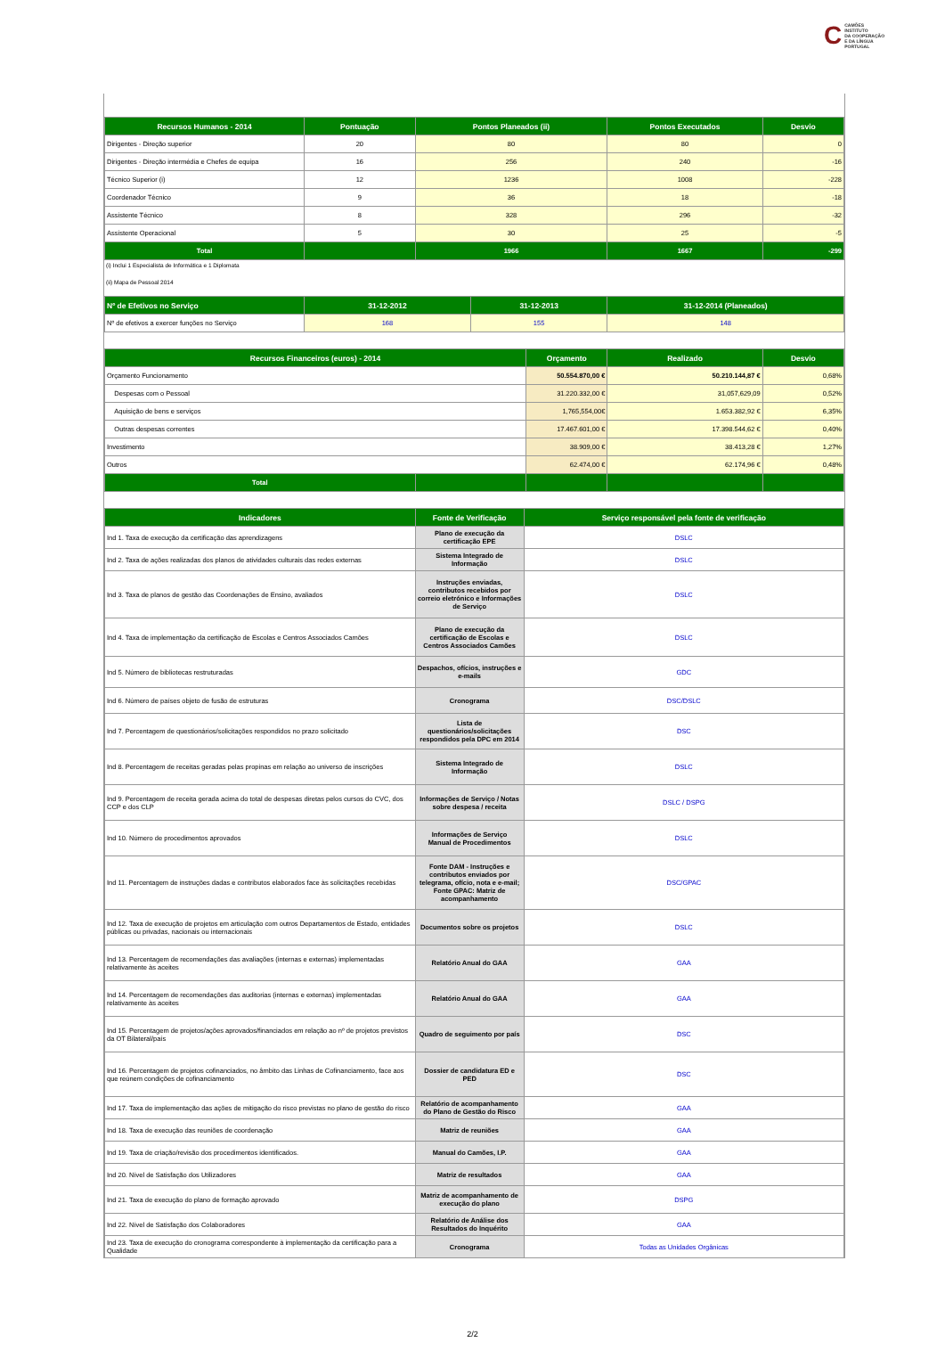CCAMÕES
INSTITUTO
DA COOPERAÇÃO
E DA LÍNGUA
PORTUGAL
| Recursos Humanos - 2014 | Pontuação | Pontos Planeados (ii) | Pontos Executados | Desvio |
| --- | --- | --- | --- | --- |
| Dirigentes - Direção superior | 20 | 80 | 80 | 0 |
| Dirigentes - Direção intermédia e Chefes de equipa | 16 | 256 | 240 | -16 |
| Técnico Superior (i) | 12 | 1236 | 1008 | -228 |
| Coordenador Técnico | 9 | 36 | 18 | -18 |
| Assistente Técnico | 8 | 328 | 296 | -32 |
| Assistente Operacional | 5 | 30 | 25 | -5 |
| Total | | 1966 | 1667 | -299 |
(i) Inclui 1 Especialista de Informática e 1 Diplomata
(ii) Mapa de Pessoal 2014
| Nº de Efetivos no Serviço | 31-12-2012 | 31-12-2013 | 31-12-2014 (Planeados) |
| --- | --- | --- | --- |
| Nº de efetivos a exercer funções no Serviço | 168 | 155 | 148 |
| Recursos Financeiros (euros) - 2014 | | Orçamento | Realizado | Desvio |
| --- | --- | --- | --- | --- |
| Orçamento Funcionamento | | 50.554.870,00 € | 50.210.144,87 € | 0,68% |
| Despesas com o Pessoal | | 31.220.332,00 € | 31,057,629,09 | 0,52% |
| Aquisição de bens e serviços | | 1,765,554,00€ | 1.653.382,92 € | 6,35% |
| Outras despesas correntes | | 17.467.601,00 € | 17.398.544,62 € | 0,40% |
| Investimento | | 38.909,00 € | 38.413,28 € | 1,27% |
| Outros | | 62.474,00 € | 62.174,96 € | 0,48% |
| Total | | | | |
| Indicadores | Fonte de Verificação | Serviço responsável pela fonte de verificação |
| --- | --- | --- |
| Ind 1. Taxa de execução da certificação das aprendizagens | Plano de execução da certificação EPE | DSLC |
| Ind 2. Taxa de ações realizadas dos planos de atividades culturais das redes externas | Sistema Integrado de Informação | DSLC |
| Ind 3. Taxa de planos de gestão das Coordenações de Ensino, avaliados | Instruções enviadas, contributos recebidos por correio eletrónico e Informações de Serviço | DSLC |
| Ind 4. Taxa de implementação da certificação de Escolas e Centros Associados Camões | Plano de execução da certificação de Escolas e Centros Associados Camões | DSLC |
| Ind 5. Número de bibliotecas restruturadas | Despachos, ofícios, instruções e e-mails | GDC |
| Ind 6. Número de países objeto de fusão de estruturas | Cronograma | DSC/DSLC |
| Ind 7. Percentagem de questionários/solicitações respondidos no prazo solicitado | Lista de questionários/solicitações respondidos pela DPC em 2014 | DSC |
| Ind 8. Percentagem de receitas geradas pelas propinas em relação ao universo de inscrições | Sistema Integrado de Informação | DSLC |
| Ind 9. Percentagem de receita gerada acima do total de despesas diretas pelos cursos do CVC, dos CCP e dos CLP | Informações de Serviço / Notas sobre despesa / receita | DSLC / DSPG |
| Ind 10. Número de procedimentos aprovados | Informações de Serviço Manual de Procedimentos | DSLC |
| Ind 11. Percentagem de instruções dadas e contributos elaborados face às solicitações recebidas | Fonte DAM - Instruções e contributos enviados por telegrama, ofício, nota e e-mail; Fonte GPAC: Matriz de acompanhamento | DSC/GPAC |
| Ind 12. Taxa de execução de projetos em articulação com outros Departamentos de Estado, entidades públicas ou privadas, nacionais ou internacionais | Documentos sobre os projetos | DSLC |
| Ind 13. Percentagem de recomendações das avaliações (internas e externas) implementadas relativamente às aceites | Relatório Anual do GAA | GAA |
| Ind 14. Percentagem de recomendações das auditorias (internas e externas) implementadas relativamente às aceites | Relatório Anual do GAA | GAA |
| Ind 15. Percentagem de projetos/ações aprovados/financiados em relação ao nº de projetos previstos da OT Bilateral/país | Quadro de seguimento por país | DSC |
| Ind 16. Percentagem de projetos cofinanciados, no âmbito das Linhas de Cofinanciamento, face aos que reúnem condições de cofinanciamento | Dossier de candidatura ED e PED | DSC |
| Ind 17. Taxa de implementação das ações de mitigação do risco previstas no plano de gestão do risco | Relatório de acompanhamento do Plano de Gestão do Risco | GAA |
| Ind 18. Taxa de execução das reuniões de coordenação | Matriz de reuniões | GAA |
| Ind 19. Taxa de criação/revisão dos procedimentos identificados. | Manual do Camões, I.P. | GAA |
| Ind 20. Nível de Satisfação dos Utilizadores | Matriz de resultados | GAA |
| Ind 21. Taxa de execução do plano de formação aprovado | Matriz de acompanhamento de execução do plano | DSPG |
| Ind 22. Nível de Satisfação dos Colaboradores | Relatório de Análise dos Resultados do Inquérito | GAA |
| Ind 23. Taxa de execução do cronograma correspondente à implementação da certificação para a Qualidade | Cronograma | Todas as Unidades Orgânicas |
2/2